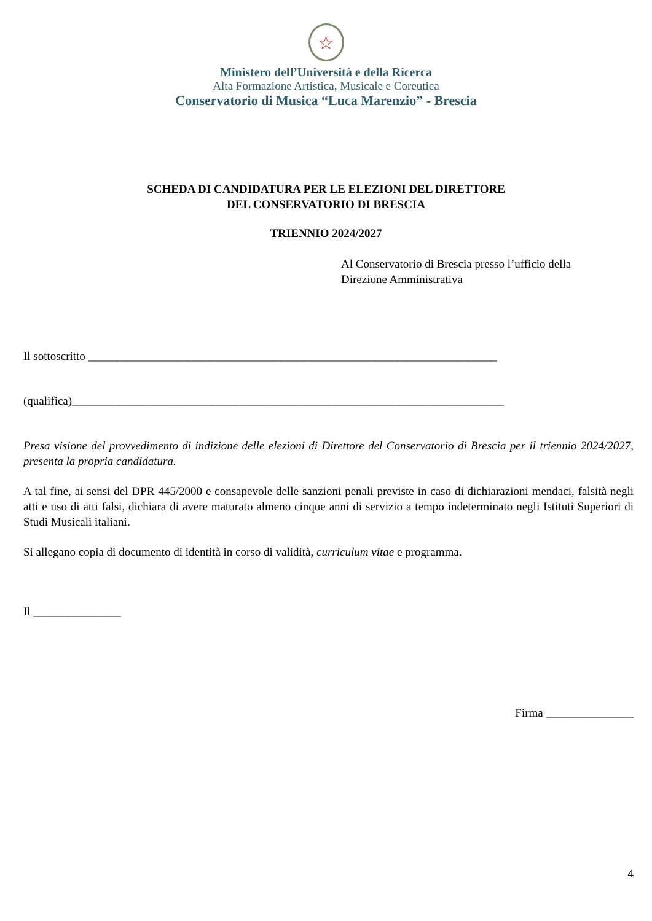☆
Ministero dell’Università e della Ricerca
Alta Formazione Artistica, Musicale e Coreutica
Conservatorio di Musica “Luca Marenzio” - Brescia
SCHEDA DI CANDIDATURA PER LE ELEZIONI DEL DIRETTORE
DEL CONSERVATORIO DI BRESCIA
TRIENNIO 2024/2027
Al Conservatorio di Brescia presso l’ufficio della
Direzione Amministrativa
Il sottoscritto ______________________________________________________________________
(qualifica)__________________________________________________________________________
Presa visione del provvedimento di indizione delle elezioni di Direttore del Conservatorio di Brescia per il triennio 2024/2027, presenta la propria candidatura.
A tal fine, ai sensi del DPR 445/2000 e consapevole delle sanzioni penali previste in caso di dichiarazioni mendaci, falsità negli atti e uso di atti falsi, dichiara di avere maturato almeno cinque anni di servizio a tempo indeterminato negli Istituti Superiori di Studi Musicali italiani.
Si allegano copia di documento di identità in corso di validità, curriculum vitae e programma.
Il _______________
Firma _______________
4